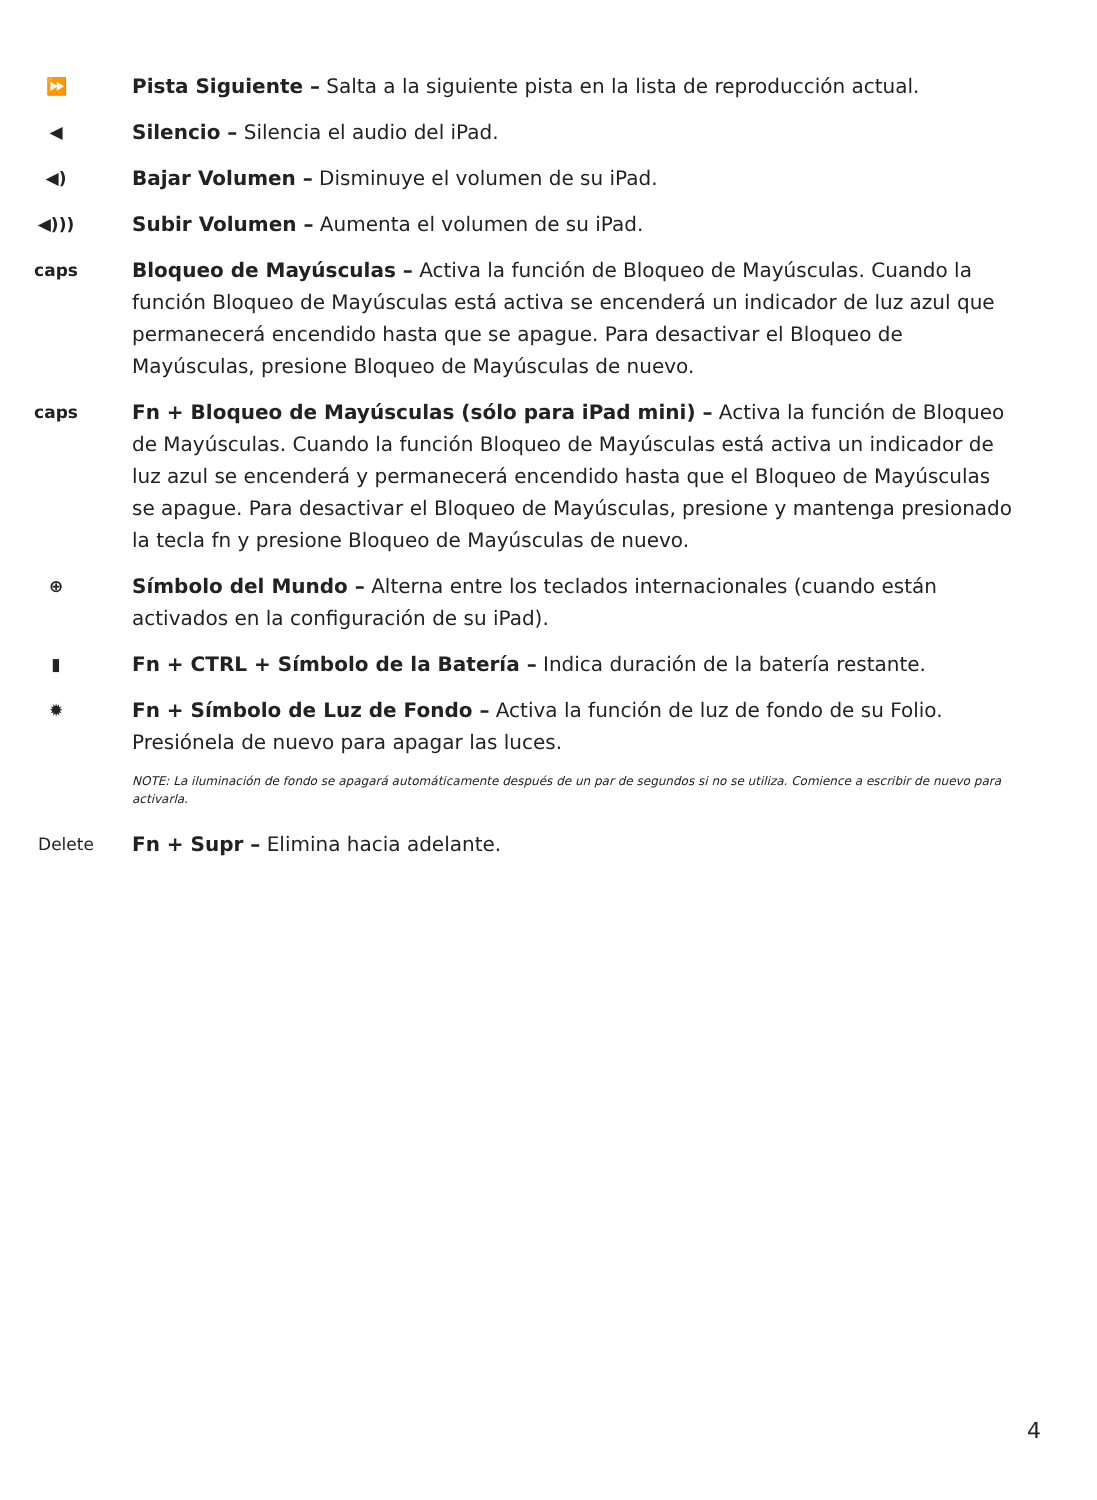⏩
Pista Siguiente – Salta a la siguiente pista en la lista de reproducción actual.
◀
Silencio – Silencia el audio del iPad.
◀)
Bajar Volumen – Disminuye el volumen de su iPad.
◀)))
Subir Volumen – Aumenta el volumen de su iPad.
caps
Bloqueo de Mayúsculas – Activa la función de Bloqueo de Mayúsculas. Cuando la función Bloqueo de Mayúsculas está activa se encenderá un indicador de luz azul que permanecerá encendido hasta que se apague. Para desactivar el Bloqueo de Mayúsculas, presione Bloqueo de Mayúsculas de nuevo.
caps
Fn + Bloqueo de Mayúsculas (sólo para iPad mini) – Activa la función de Bloqueo de Mayúsculas. Cuando la función Bloqueo de Mayúsculas está activa un indicador de luz azul se encenderá y permanecerá encendido hasta que el Bloqueo de Mayúsculas se apague. Para desactivar el Bloqueo de Mayúsculas, presione y mantenga presionado la tecla fn y presione Bloqueo de Mayúsculas de nuevo.
⊕
Símbolo del Mundo – Alterna entre los teclados internacionales (cuando están activados en la configuración de su iPad).
▮
Fn + CTRL + Símbolo de la Batería – Indica duración de la batería restante.
✹
Fn + Símbolo de Luz de Fondo – Activa la función de luz de fondo de su Folio. Presiónela de nuevo para apagar las luces.
NOTE: La iluminación de fondo se apagará automáticamente después de un par de segundos si no se utiliza. Comience a escribir de nuevo para activarla.
Delete
Fn + Supr – Elimina hacia adelante.
4